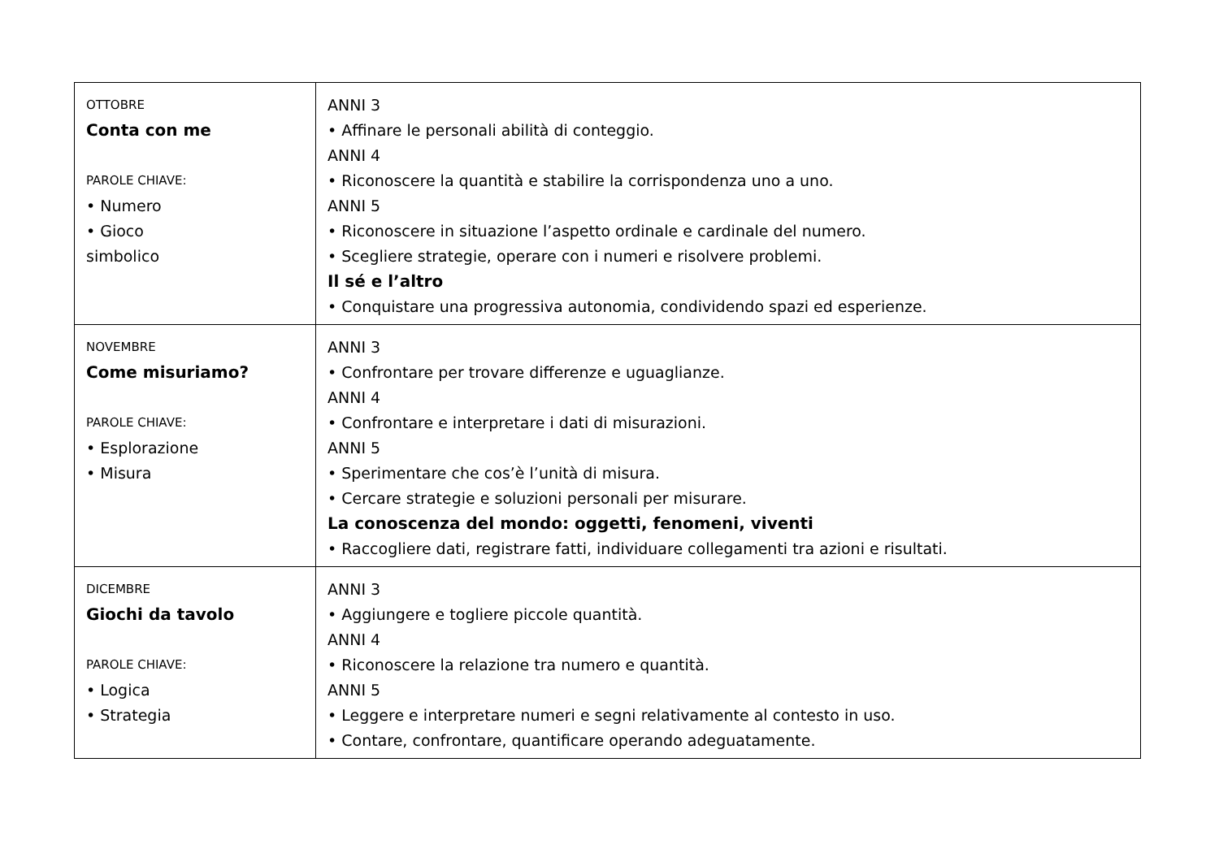| OTTOBRE Conta con me PAROLE CHIAVE: • Numero • Gioco simbolico | ANNI 3 • Affinare le personali abilità di conteggio. ANNI 4 • Riconoscere la quantità e stabilire la corrispondenza uno a uno. ANNI 5 • Riconoscere in situazione l’aspetto ordinale e cardinale del numero. • Scegliere strategie, operare con i numeri e risolvere problemi. Il sé e l’altro • Conquistare una progressiva autonomia, condividendo spazi ed esperienze. |
| NOVEMBRE Come misuriamo? PAROLE CHIAVE: • Esplorazione • Misura | ANNI 3 • Confrontare per trovare differenze e uguaglianze. ANNI 4 • Confrontare e interpretare i dati di misurazioni. ANNI 5 • Sperimentare che cos’è l’unità di misura. • Cercare strategie e soluzioni personali per misurare. La conoscenza del mondo: oggetti, fenomeni, viventi • Raccogliere dati, registrare fatti, individuare collegamenti tra azioni e risultati. |
| DICEMBRE Giochi da tavolo PAROLE CHIAVE: • Logica • Strategia | ANNI 3 • Aggiungere e togliere piccole quantità. ANNI 4 • Riconoscere la relazione tra numero e quantità. ANNI 5 • Leggere e interpretare numeri e segni relativamente al contesto in uso. • Contare, confrontare, quantificare operando adeguatamente. |